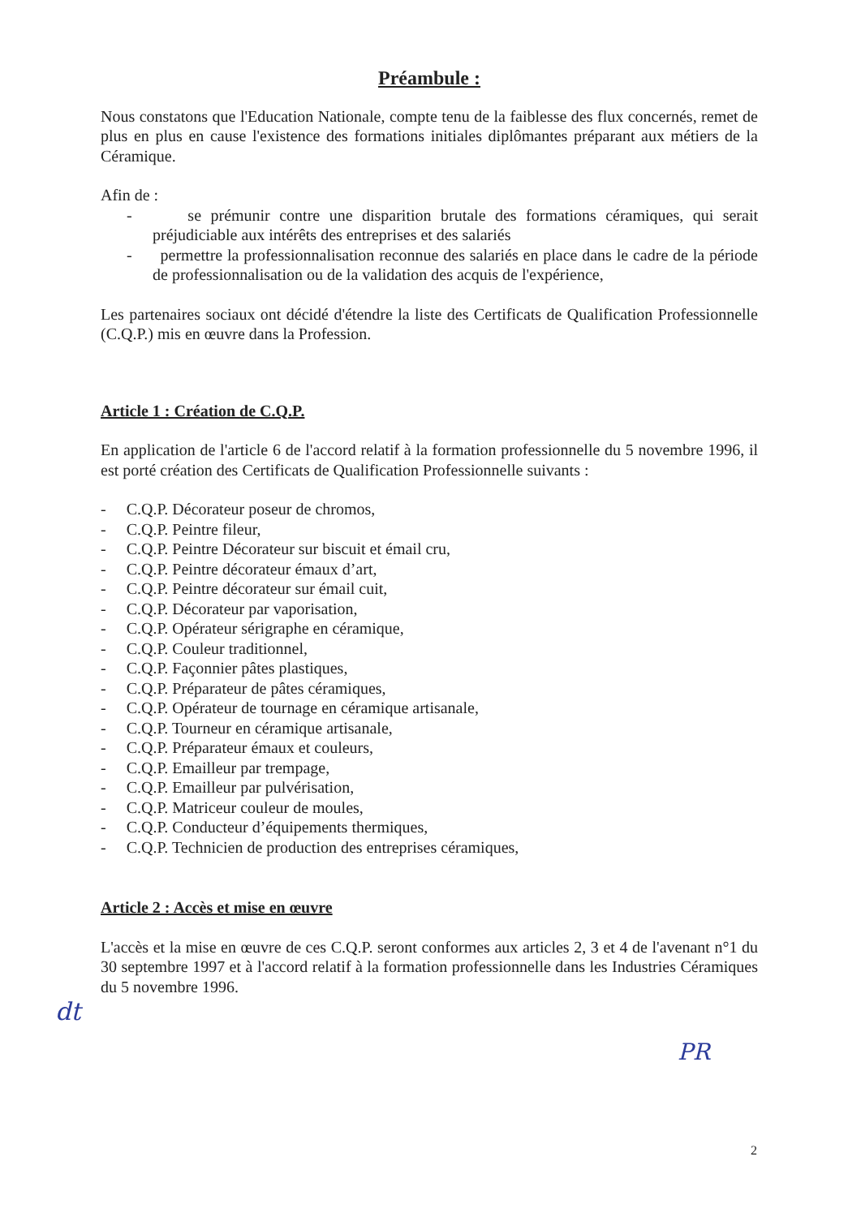Préambule :
Nous constatons que l'Education Nationale, compte tenu de la faiblesse des flux concernés, remet de plus en plus en cause l'existence des formations initiales diplômantes préparant aux métiers de la Céramique.
Afin de :
- se prémunir contre une disparition brutale des formations céramiques, qui serait préjudiciable aux intérêts des entreprises et des salariés
- permettre la professionnalisation reconnue des salariés en place dans le cadre de la période de professionnalisation ou de la validation des acquis de l'expérience,
Les partenaires sociaux ont décidé d'étendre la liste des Certificats de Qualification Professionnelle (C.Q.P.) mis en œuvre dans la Profession.
Article 1 : Création de C.Q.P.
En application de l'article 6 de l'accord relatif à la formation professionnelle du 5 novembre 1996, il est porté création des Certificats de Qualification Professionnelle suivants :
- C.Q.P. Décorateur poseur de chromos,
- C.Q.P. Peintre fileur,
- C.Q.P. Peintre Décorateur sur biscuit et émail cru,
- C.Q.P. Peintre décorateur émaux d’art,
- C.Q.P. Peintre décorateur sur émail cuit,
- C.Q.P. Décorateur par vaporisation,
- C.Q.P. Opérateur sérigraphe en céramique,
- C.Q.P. Couleur traditionnel,
- C.Q.P. Façonnier pâtes plastiques,
- C.Q.P. Préparateur de pâtes céramiques,
- C.Q.P. Opérateur de tournage en céramique artisanale,
- C.Q.P. Tourneur en céramique artisanale,
- C.Q.P. Préparateur émaux et couleurs,
- C.Q.P. Emailleur par trempage,
- C.Q.P. Emailleur par pulvérisation,
- C.Q.P. Matriceur couleur de moules,
- C.Q.P. Conducteur d’équipements thermiques,
- C.Q.P. Technicien de production des entreprises céramiques,
Article 2 : Accès et mise en œuvre
L'accès et la mise en œuvre de ces C.Q.P. seront conformes aux articles 2, 3 et 4 de l'avenant n°1 du 30 septembre 1997 et à l'accord relatif à la formation professionnelle dans les Industries Céramiques du 5 novembre 1996.
dt
PR
2